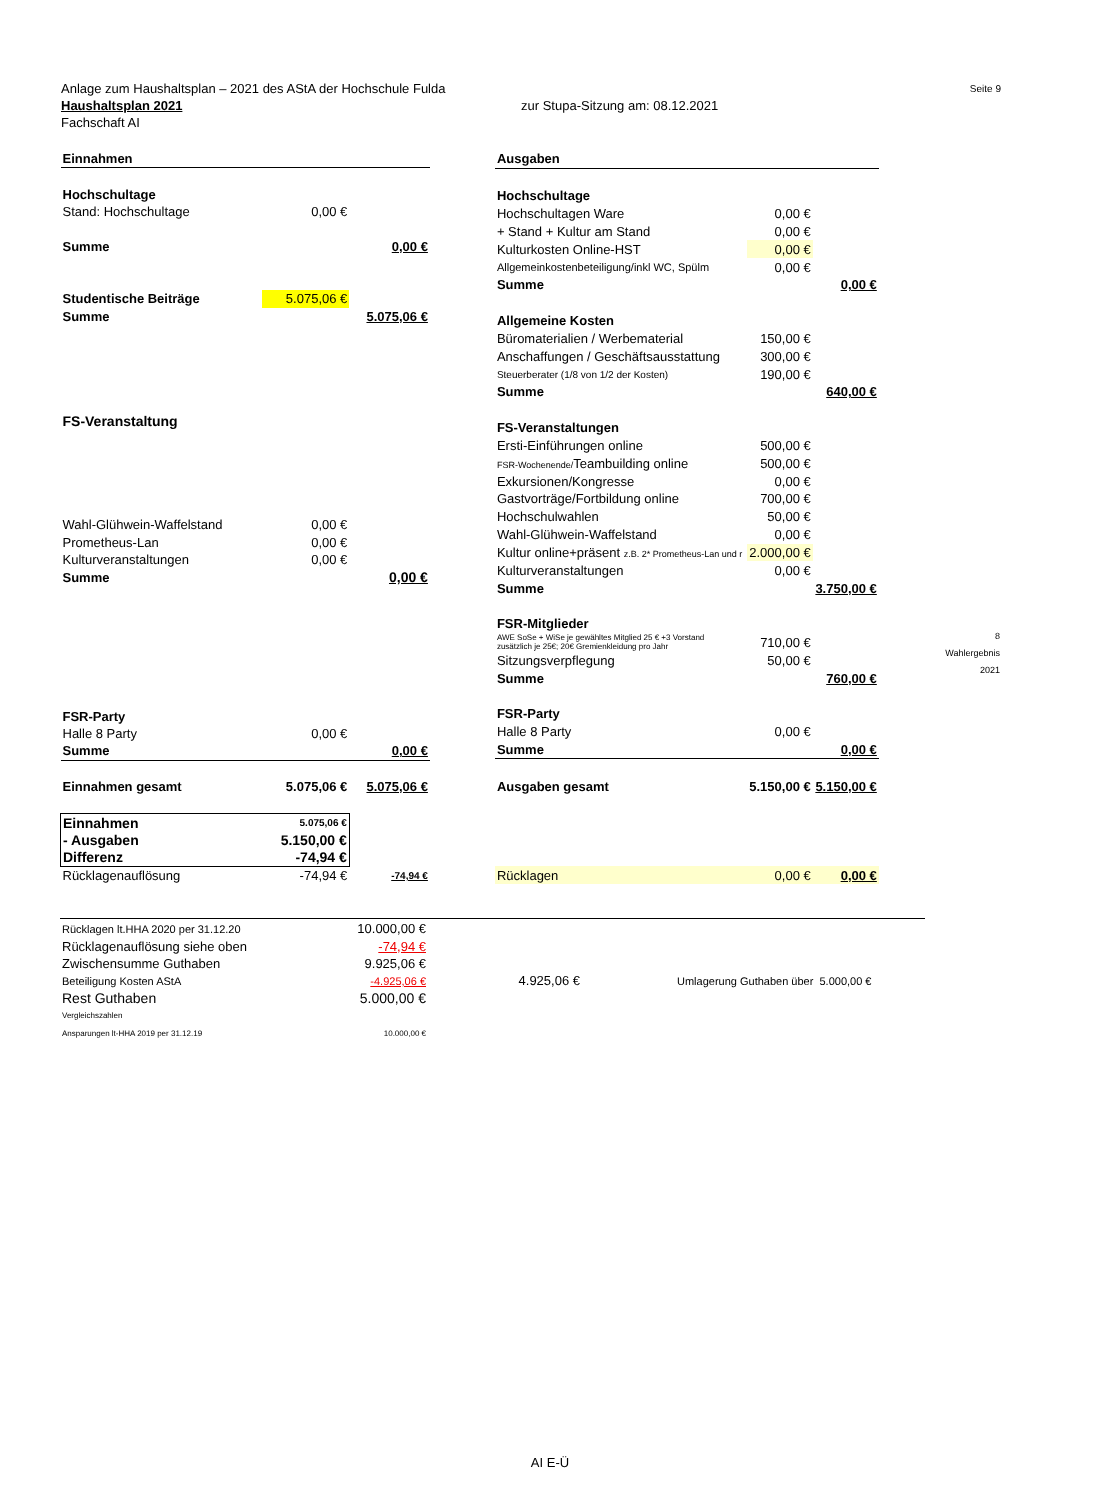Anlage zum Haushaltsplan – 2021 des AStA der Hochschule Fulda Seite 9
Haushaltsplan 2021 zur Stupa-Sitzung am: 08.12.2021
Fachschaft AI
| Einnahmen | | |
| Hochschultage | | |
| Stand: Hochschultage | 0,00 € | |
| Summe | | 0,00 € |
| Studentische Beiträge | 5.075,06 € | |
| Summe | | 5.075,06 € |
| FS-Veranstaltung | | |
| Wahl-Glühwein-Waffelstand | 0,00 € | |
| Prometheus-Lan | 0,00 € | |
| Kulturveranstaltungen | 0,00 € | |
| Summe | | 0,00 € |
| FSR-Party | | |
| Halle 8 Party | 0,00 € | |
| Summe | | 0,00 € |
| Einnahmen gesamt | 5.075,06 € | 5.075,06 € |
| Einnahmen | 5.075,06 € | |
| - Ausgaben | 5.150,00 € | |
| Differenz | -74,94 € | |
| Rücklagenauflösung | -74,94 € | -74,94 € |
| Ausgaben | | |
| Hochschultage | | |
| Hochschultagen Ware | 0,00 € | |
| + Stand + Kultur am Stand | 0,00 € | |
| Kulturkosten Online-HST | 0,00 € | |
| Allgemeinkostenbeteiligung/inkl WC, Spülm | 0,00 € | |
| Summe | | 0,00 € |
| Allgemeine Kosten | | |
| Büromaterialien / Werbematerial | 150,00 € | |
| Anschaffungen / Geschäftsausstattung | 300,00 € | |
| Steuerberater (1/8 von 1/2 der Kosten) | 190,00 € | |
| Summe | | 640,00 € |
| FS-Veranstaltungen | | |
| Ersti-Einführungen online | 500,00 € | |
| FSR-Wochenende/ Teambuilding online | 500,00 € | |
| Exkursionen/Kongresse | 0,00 € | |
| Gastvorträge/Fortbildung online | 700,00 € | |
| Hochschulwahlen | 50,00 € | |
| Wahl-Glühwein-Waffelstand | 0,00 € | |
| Kultur online+präsent z.B. 2* Prometheus-Lan und r | 2.000,00 € | |
| Kulturveranstaltungen | 0,00 € | |
| Summe | | 3.750,00 € |
| FSR-Mitglieder | | |
| AWE SoSe + WiSe je gewähltes Mitglied 25 € +3 Vorstand zusätzlich je 25€; 20€ Gremienkleidung pro Jahr | 710,00 € | |
| Sitzungsverpflegung | 50,00 € | |
| Summe | | 760,00 € |
| FSR-Party | | |
| Halle 8 Party | 0,00 € | |
| Summe | | 0,00 € |
| Ausgaben gesamt | 5.150,00 € | 5.150,00 € |
| Rücklagen | 0,00 € | 0,00 € |
8
Wahlergebnis
2021
| Rücklagen lt.HHA 2020 per 31.12.20 | 10.000,00 € | | |
| Rücklagenauflösung siehe oben | -74,94 € | | |
| Zwischensumme Guthaben | 9.925,06 € | | |
| Beteiligung Kosten AStA | -4.925,06 € | 4.925,06 € | Umlagerung Guthaben über 5.000,00 € |
| Rest Guthaben | 5.000,00 € | | |
| Vergleichszahlen | | | |
| Ansparungen lt-HHA 2019 per 31.12.19 | 10.000,00 € | | |
AI E-Ü